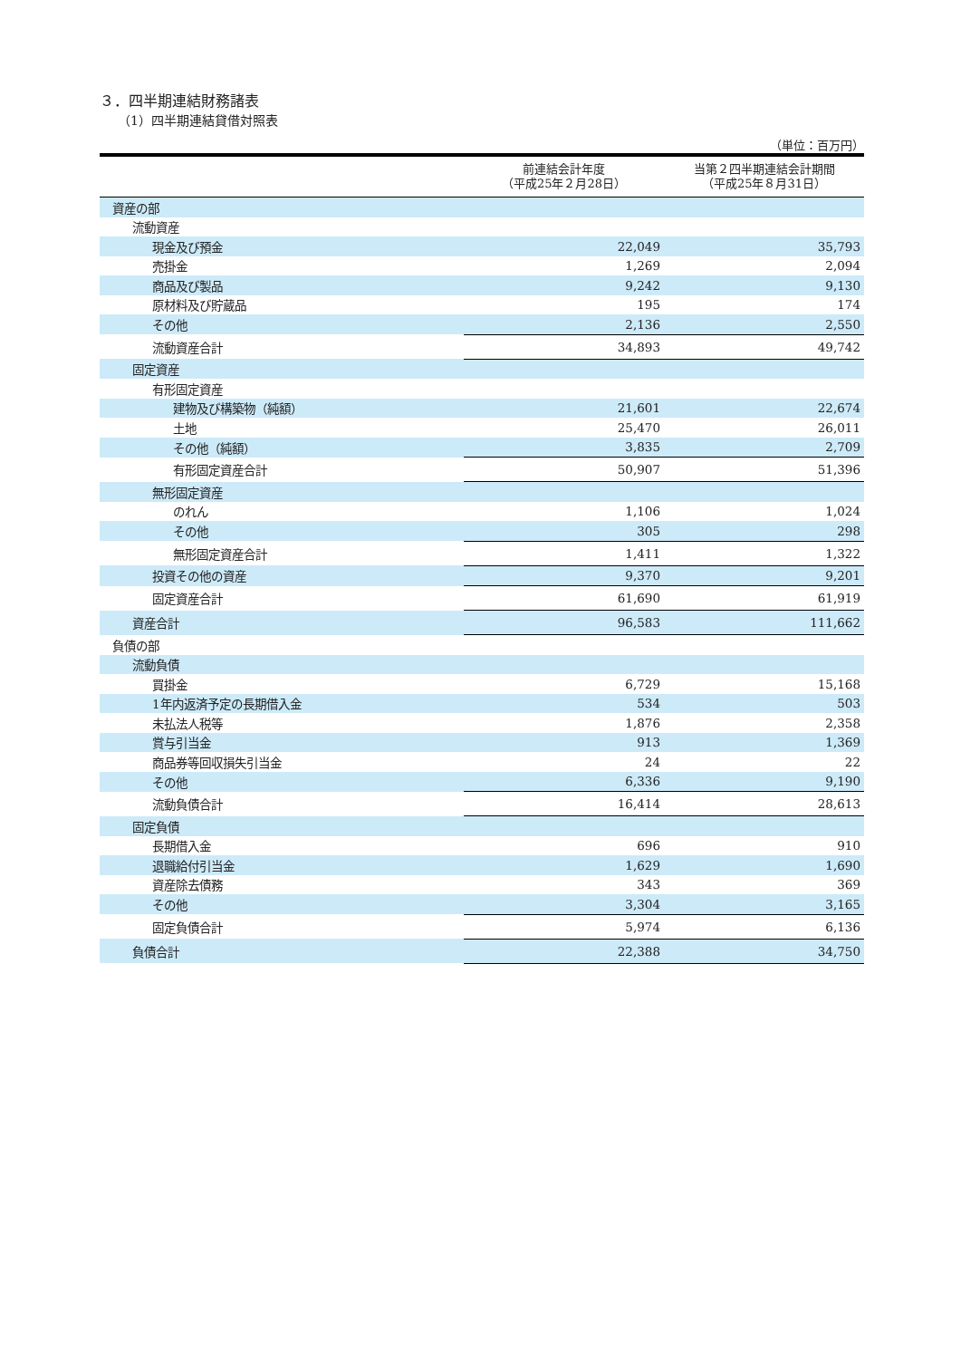３．四半期連結財務諸表
（1）四半期連結貸借対照表
（単位：百万円）
| | 前連結会計年度 （平成25年２月28日） | 当第２四半期連結会計期間 （平成25年８月31日） |
| --- | --- | --- |
| 資産の部 | | |
| 流動資産 | | |
| 現金及び預金 | 22,049 | 35,793 |
| 売掛金 | 1,269 | 2,094 |
| 商品及び製品 | 9,242 | 9,130 |
| 原材料及び貯蔵品 | 195 | 174 |
| その他 | 2,136 | 2,550 |
| 流動資産合計 | 34,893 | 49,742 |
| 固定資産 | | |
| 有形固定資産 | | |
| 建物及び構築物（純額） | 21,601 | 22,674 |
| 土地 | 25,470 | 26,011 |
| その他（純額） | 3,835 | 2,709 |
| 有形固定資産合計 | 50,907 | 51,396 |
| 無形固定資産 | | |
| のれん | 1,106 | 1,024 |
| その他 | 305 | 298 |
| 無形固定資産合計 | 1,411 | 1,322 |
| 投資その他の資産 | 9,370 | 9,201 |
| 固定資産合計 | 61,690 | 61,919 |
| 資産合計 | 96,583 | 111,662 |
| 負債の部 | | |
| 流動負債 | | |
| 買掛金 | 6,729 | 15,168 |
| 1年内返済予定の長期借入金 | 534 | 503 |
| 未払法人税等 | 1,876 | 2,358 |
| 賞与引当金 | 913 | 1,369 |
| 商品券等回収損失引当金 | 24 | 22 |
| その他 | 6,336 | 9,190 |
| 流動負債合計 | 16,414 | 28,613 |
| 固定負債 | | |
| 長期借入金 | 696 | 910 |
| 退職給付引当金 | 1,629 | 1,690 |
| 資産除去債務 | 343 | 369 |
| その他 | 3,304 | 3,165 |
| 固定負債合計 | 5,974 | 6,136 |
| 負債合計 | 22,388 | 34,750 |